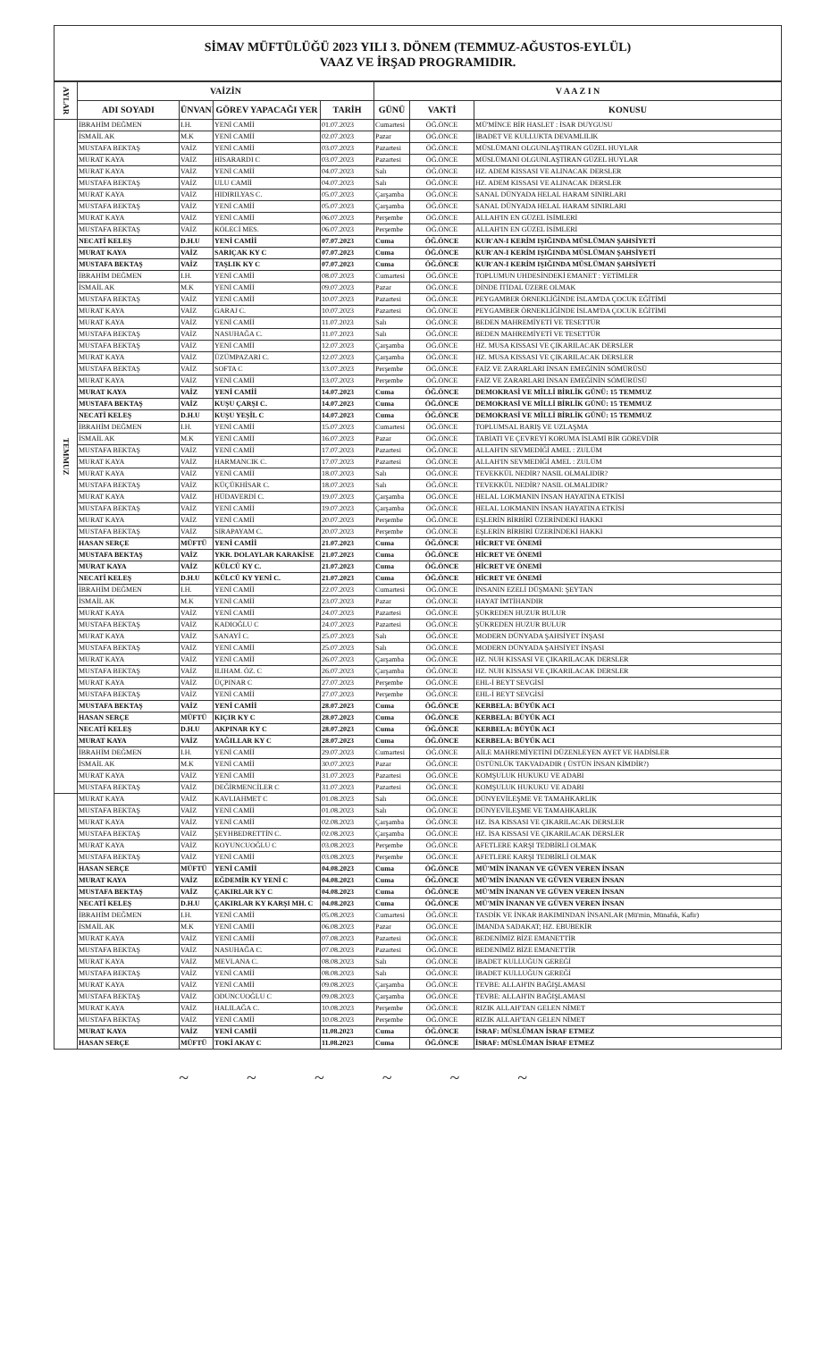SİMAV MÜFTÜLÜĞÜ 2023 YILI 3. DÖNEM (TEMMUZ-AĞUSTOS-EYLÜL)
VAAZ VE İRŞAD PROGRAMIDIR.
| AYLAR | VAİZİN | | | | V A A Z I N | | |
| --- | --- | --- | --- | --- | --- | --- | --- |
| | ADI SOYADI | ÜNVANI | GÖREV YAPACAĞI YER | TARİH | GÜNÜ | VAKTİ | KONUSU |
| TEMMUZ | İBRAHİM DEĞMEN | I.H. | YENİ CAMİİ | 01.07.2023 | Cumartesi | ÖĞ.ÖNCE | MÜ'MİNCE BİR HASLET : İSAR DUYGUSU |
| | İSMAİL AK | M.K | YENİ CAMİİ | 02.07.2023 | Pazar | ÖĞ.ÖNCE | İBADET VE KULLUKTA DEVAMLILIK |
| | MUSTAFA BEKTAŞ | VAİZ | YENİ CAMİİ | 03.07.2023 | Pazartesi | ÖĞ.ÖNCE | MÜSLÜMANI OLGUNLAŞTIRAN GÜZEL HUYLAR |
| | MURAT KAYA | VAİZ | HİSARARDI C | 03.07.2023 | Pazartesi | ÖĞ.ÖNCE | MÜSLÜMANI OLGUNLAŞTIRAN GÜZEL HUYLAR |
| | MURAT KAYA | VAİZ | YENİ CAMİİ | 04.07.2023 | Salı | ÖĞ.ÖNCE | HZ. ADEM KISSASI VE ALINACAK DERSLER |
| | MUSTAFA BEKTAŞ | VAİZ | ULU CAMİİ | 04.07.2023 | Salı | ÖĞ.ÖNCE | HZ. ADEM KISSASI VE ALINACAK DERSLER |
| | MURAT KAYA | VAİZ | HIDIRILYAS C. | 05.07.2023 | Çarşamba | ÖĞ.ÖNCE | SANAL DÜNYADA HELAL HARAM SINIRLARI |
| | MUSTAFA BEKTAŞ | VAİZ | YENİ CAMİİ | 05.07.2023 | Çarşamba | ÖĞ.ÖNCE | SANAL DÜNYADA HELAL HARAM SINIRLARI |
| | MURAT KAYA | VAİZ | YENİ CAMİİ | 06.07.2023 | Perşembe | ÖĞ.ÖNCE | ALLAH'IN EN GÜZEL İSİMLERİ |
| | MUSTAFA BEKTAŞ | VAİZ | KÖLECİ MES. | 06.07.2023 | Perşembe | ÖĞ.ÖNCE | ALLAH'IN EN GÜZEL İSİMLERİ |
| | NECATİ KELEŞ | D.H.U | YENİ CAMİİ | 07.07.2023 | Cuma | ÖĞ.ÖNCE | KUR'AN-I KERİM IŞIĞINDA MÜSLÜMAN ŞAHSİYETİ |
| | MURAT KAYA | VAİZ | SARIÇAK KY C | 07.07.2023 | Cuma | ÖĞ.ÖNCE | KUR'AN-I KERİM IŞIĞINDA MÜSLÜMAN ŞAHSİYETİ |
| | MUSTAFA BEKTAŞ | VAİZ | TAŞLIK KY C | 07.07.2023 | Cuma | ÖĞ.ÖNCE | KUR'AN-I KERİM IŞIĞINDA MÜSLÜMAN ŞAHSİYETİ |
| | İBRAHİM DEĞMEN | I.H. | YENİ CAMİİ | 08.07.2023 | Cumartesi | ÖĞ.ÖNCE | TOPLUMUN UHDESİNDEKİ EMANET : YETİMLER |
| | İSMAİL AK | M.K | YENİ CAMİİ | 09.07.2023 | Pazar | ÖĞ.ÖNCE | DİNDE İTİDAL ÜZERE OLMAK |
| | MUSTAFA BEKTAŞ | VAİZ | YENİ CAMİİ | 10.07.2023 | Pazartesi | ÖĞ.ÖNCE | PEYGAMBER ÖRNEKLİĞİNDE İSLAM'DA ÇOCUK EĞİTİMİ |
| | MURAT KAYA | VAİZ | GARAJ C. | 10.07.2023 | Pazartesi | ÖĞ.ÖNCE | PEYGAMBER ÖRNEKLİĞİNDE İSLAM'DA ÇOCUK EĞİTİMİ |
| | MURAT KAYA | VAİZ | YENİ CAMİİ | 11.07.2023 | Salı | ÖĞ.ÖNCE | BEDEN MAHREMİYETİ VE TESETTÜR |
| | MUSTAFA BEKTAŞ | VAİZ | NASUHAĞA C. | 11.07.2023 | Salı | ÖĞ.ÖNCE | BEDEN MAHREMİYETİ VE TESETTÜR |
| | MUSTAFA BEKTAŞ | VAİZ | YENİ CAMİİ | 12.07.2023 | Çarşamba | ÖĞ.ÖNCE | HZ. MUSA KISSASI VE ÇIKARILACAK DERSLER |
| | MURAT KAYA | VAİZ | ÜZÜMPAZARI C. | 12.07.2023 | Çarşamba | ÖĞ.ÖNCE | HZ. MUSA KISSASI VE ÇIKARILACAK DERSLER |
| | MUSTAFA BEKTAŞ | VAİZ | SOFTA C | 13.07.2023 | Perşembe | ÖĞ.ÖNCE | FAİZ VE ZARARLARI İNSAN EMEĞİNİN SÖMÜRÜSÜ |
| | MURAT KAYA | VAİZ | YENİ CAMİİ | 13.07.2023 | Perşembe | ÖĞ.ÖNCE | FAİZ VE ZARARLARI İNSAN EMEĞİNİN SÖMÜRÜSÜ |
| | MURAT KAYA | VAİZ | YENİ CAMİİ | 14.07.2023 | Cuma | ÖĞ.ÖNCE | DEMOKRASİ VE MİLLİ BİRLİK GÜNÜ: 15 TEMMUZ |
| | MUSTAFA BEKTAŞ | VAİZ | KUŞU ÇARŞI C. | 14.07.2023 | Cuma | ÖĞ.ÖNCE | DEMOKRASİ VE MİLLİ BİRLİK GÜNÜ: 15 TEMMUZ |
| | NECATİ KELEŞ | D.H.U | KUŞU YEŞİL C | 14.07.2023 | Cuma | ÖĞ.ÖNCE | DEMOKRASİ VE MİLLİ BİRLİK GÜNÜ: 15 TEMMUZ |
| | İBRAHİM DEĞMEN | I.H. | YENİ CAMİİ | 15.07.2023 | Cumartesi | ÖĞ.ÖNCE | TOPLUMSAL BARIŞ VE UZLAŞMA |
| | İSMAİL AK | M.K | YENİ CAMİİ | 16.07.2023 | Pazar | ÖĞ.ÖNCE | TABİATI VE ÇEVREYİ KORUMA İSLAMİ BİR GÖREVDİR |
| | MUSTAFA BEKTAŞ | VAİZ | YENİ CAMİİ | 17.07.2023 | Pazartesi | ÖĞ.ÖNCE | ALLAH'IN SEVMEDİĞİ AMEL : ZULÜM |
| | MURAT KAYA | VAİZ | HARMANCIK C. | 17.07.2023 | Pazartesi | ÖĞ.ÖNCE | ALLAH'IN SEVMEDİĞİ AMEL : ZULÜM |
| | MURAT KAYA | VAİZ | YENİ CAMİİ | 18.07.2023 | Salı | ÖĞ.ÖNCE | TEVEKKÜL NEDİR? NASIL OLMALIDIR? |
| | MUSTAFA BEKTAŞ | VAİZ | KÜÇÜKHİSAR C. | 18.07.2023 | Salı | ÖĞ.ÖNCE | TEVEKKÜL NEDİR? NASIL OLMALIDIR? |
| | MURAT KAYA | VAİZ | HÜDAVERDİ C. | 19.07.2023 | Çarşamba | ÖĞ.ÖNCE | HELAL LOKMANIN İNSAN HAYATINA ETKİSİ |
| | MUSTAFA BEKTAŞ | VAİZ | YENİ CAMİİ | 19.07.2023 | Çarşamba | ÖĞ.ÖNCE | HELAL LOKMANIN İNSAN HAYATINA ETKİSİ |
| | MURAT KAYA | VAİZ | YENİ CAMİİ | 20.07.2023 | Perşembe | ÖĞ.ÖNCE | EŞLERİN BİRBİRİ ÜZERİNDEKİ HAKKI |
| | MUSTAFA BEKTAŞ | VAİZ | SIRAPAYAM C. | 20.07.2023 | Perşembe | ÖĞ.ÖNCE | EŞLERİN BİRBİRİ ÜZERİNDEKİ HAKKI |
| | HASAN SERÇE | MÜFTÜ | YENİ CAMİİ | 21.07.2023 | Cuma | ÖĞ.ÖNCE | HİCRET VE ÖNEMİ |
| | MUSTAFA BEKTAŞ | VAİZ | YKR. DOLAYLAR KARAKİSE | 21.07.2023 | Cuma | ÖĞ.ÖNCE | HİCRET VE ÖNEMİ |
| | MURAT KAYA | VAİZ | KÜLCÜ KY C. | 21.07.2023 | Cuma | ÖĞ.ÖNCE | HİCRET VE ÖNEMİ |
| | NECATİ KELEŞ | D.H.U | KÜLCÜ KY YENİ C. | 21.07.2023 | Cuma | ÖĞ.ÖNCE | HİCRET VE ÖNEMİ |
| | İBRAHİM DEĞMEN | I.H. | YENİ CAMİİ | 22.07.2023 | Cumartesi | ÖĞ.ÖNCE | İNSANIN EZELİ DÜŞMANI: ŞEYTAN |
| | İSMAİL AK | M.K | YENİ CAMİİ | 23.07.2023 | Pazar | ÖĞ.ÖNCE | HAYAT İMTİHANDIR |
| | MURAT KAYA | VAİZ | YENİ CAMİİ | 24.07.2023 | Pazartesi | ÖĞ.ÖNCE | ŞÜKREDEN HUZUR BULUR |
| | MUSTAFA BEKTAŞ | VAİZ | KADIOĞLU C | 24.07.2023 | Pazartesi | ÖĞ.ÖNCE | ŞÜKREDEN HUZUR BULUR |
| | MURAT KAYA | VAİZ | SANAYİ C. | 25.07.2023 | Salı | ÖĞ.ÖNCE | MODERN DÜNYADA ŞAHSİYET İNŞASI |
| | MUSTAFA BEKTAŞ | VAİZ | YENİ CAMİİ | 25.07.2023 | Salı | ÖĞ.ÖNCE | MODERN DÜNYADA ŞAHSİYET İNŞASI |
| | MURAT KAYA | VAİZ | YENİ CAMİİ | 26.07.2023 | Çarşamba | ÖĞ.ÖNCE | HZ. NUH KISSASI VE ÇIKARILACAK DERSLER |
| | MUSTAFA BEKTAŞ | VAİZ | ILIHAM. ÖZ. C | 26.07.2023 | Çarşamba | ÖĞ.ÖNCE | HZ. NUH KISSASI VE ÇIKARILACAK DERSLER |
| | MURAT KAYA | VAİZ | ÜÇPINAR C | 27.07.2023 | Perşembe | ÖĞ.ÖNCE | EHL-İ BEYT SEVGİSİ |
| | MUSTAFA BEKTAŞ | VAİZ | YENİ CAMİİ | 27.07.2023 | Perşembe | ÖĞ.ÖNCE | EHL-İ BEYT SEVGİSİ |
| | MUSTAFA BEKTAŞ | VAİZ | YENİ CAMİİ | 28.07.2023 | Cuma | ÖĞ.ÖNCE | KERBELA: BÜYÜK ACI |
| | HASAN SERÇE | MÜFTÜ | KIÇIR KY C | 28.07.2023 | Cuma | ÖĞ.ÖNCE | KERBELA: BÜYÜK ACI |
| | NECATİ KELEŞ | D.H.U | AKPINAR KY C | 28.07.2023 | Cuma | ÖĞ.ÖNCE | KERBELA: BÜYÜK ACI |
| | MURAT KAYA | VAİZ | YAĞILLAR KY C | 28.07.2023 | Cuma | ÖĞ.ÖNCE | KERBELA: BÜYÜK ACI |
| | İBRAHİM DEĞMEN | I.H. | YENİ CAMİİ | 29.07.2023 | Cumartesi | ÖĞ.ÖNCE | AİLE MAHREMİYETİNİ DÜZENLEYEN AYET VE HADİSLER |
| | İSMAİL AK | M.K | YENİ CAMİİ | 30.07.2023 | Pazar | ÖĞ.ÖNCE | ÜSTÜNLÜK TAKVADADIR ( ÜSTÜN İNSAN KİMDİR?) |
| | MURAT KAYA | VAİZ | YENİ CAMİİ | 31.07.2023 | Pazartesi | ÖĞ.ÖNCE | KOMŞULUK HUKUKU VE ADABI |
| | MUSTAFA BEKTAŞ | VAİZ | DEĞİRMENCİLER C | 31.07.2023 | Pazartesi | ÖĞ.ÖNCE | KOMŞULUK HUKUKU VE ADABI |
| | MURAT KAYA | VAİZ | KAVLIAHMET C | 01.08.2023 | Salı | ÖĞ.ÖNCE | DÜNYEVİLEŞME VE TAMAHKARLIK |
| | MUSTAFA BEKTAŞ | VAİZ | YENİ CAMİİ | 01.08.2023 | Salı | ÖĞ.ÖNCE | DÜNYEVİLEŞME VE TAMAHKARLIK |
| | MURAT KAYA | VAİZ | YENİ CAMİİ | 02.08.2023 | Çarşamba | ÖĞ.ÖNCE | HZ. İSA KISSASI VE ÇIKARILACAK DERSLER |
| | MUSTAFA BEKTAŞ | VAİZ | ŞEYHBEDRETTİN C. | 02.08.2023 | Çarşamba | ÖĞ.ÖNCE | HZ. İSA KISSASI VE ÇIKARILACAK DERSLER |
| | MURAT KAYA | VAİZ | KOYUNCUOĞLU C | 03.08.2023 | Perşembe | ÖĞ.ÖNCE | AFETLERE KARŞI TEDBİRLİ OLMAK |
| | MUSTAFA BEKTAŞ | VAİZ | YENİ CAMİİ | 03.08.2023 | Perşembe | ÖĞ.ÖNCE | AFETLERE KARŞI TEDBİRLİ OLMAK |
| | HASAN SERÇE | MÜFTÜ | YENİ CAMİİ | 04.08.2023 | Cuma | ÖĞ.ÖNCE | MÜ'MİN İNANAN VE GÜVEN VEREN İNSAN |
| | MURAT KAYA | VAİZ | EĞDEMİR KY YENİ C | 04.08.2023 | Cuma | ÖĞ.ÖNCE | MÜ'MİN İNANAN VE GÜVEN VEREN İNSAN |
| | MUSTAFA BEKTAŞ | VAİZ | ÇAKIRLAR KY C | 04.08.2023 | Cuma | ÖĞ.ÖNCE | MÜ'MİN İNANAN VE GÜVEN VEREN İNSAN |
| | NECATİ KELEŞ | D.H.U | ÇAKIRLAR KY KARŞI MH. C | 04.08.2023 | Cuma | ÖĞ.ÖNCE | MÜ'MİN İNANAN VE GÜVEN VEREN İNSAN |
| | İBRAHİM DEĞMEN | I.H. | YENİ CAMİİ | 05.08.2023 | Cumartesi | ÖĞ.ÖNCE | TASDİK VE İNKAR BAKIMINDAN İNSANLAR (Mü'min, Münafık, Kafir) |
| | İSMAİL AK | M.K | YENİ CAMİİ | 06.08.2023 | Pazar | ÖĞ.ÖNCE | İMANDA SADAKAT; HZ. EBUBEKİR |
| | MURAT KAYA | VAİZ | YENİ CAMİİ | 07.08.2023 | Pazartesi | ÖĞ.ÖNCE | BEDENİMİZ BİZE EMANETTİR |
| | MUSTAFA BEKTAŞ | VAİZ | NASUHAĞA C. | 07.08.2023 | Pazartesi | ÖĞ.ÖNCE | BEDENİMİZ BİZE EMANETTİR |
| | MURAT KAYA | VAİZ | MEVLANA C. | 08.08.2023 | Salı | ÖĞ.ÖNCE | İBADET KULLUĞUN GEREĞİ |
| | MUSTAFA BEKTAŞ | VAİZ | YENİ CAMİİ | 08.08.2023 | Salı | ÖĞ.ÖNCE | İBADET KULLUĞUN GEREĞİ |
| | MURAT KAYA | VAİZ | YENİ CAMİİ | 09.08.2023 | Çarşamba | ÖĞ.ÖNCE | TEVBE: ALLAH'IN BAĞIŞLAMASI |
| | MUSTAFA BEKTAŞ | VAİZ | ODUNCUOĞLU C | 09.08.2023 | Çarşamba | ÖĞ.ÖNCE | TEVBE: ALLAH'IN BAĞIŞLAMASI |
| | MURAT KAYA | VAİZ | HALILAĞA C. | 10.08.2023 | Perşembe | ÖĞ.ÖNCE | RIZIK ALLAH'TAN GELEN NİMET |
| | MUSTAFA BEKTAŞ | VAİZ | YENİ CAMİİ | 10.08.2023 | Perşembe | ÖĞ.ÖNCE | RIZIK ALLAH'TAN GELEN NİMET |
| | MURAT KAYA | VAİZ | YENİ CAMİİ | 11.08.2023 | Cuma | ÖĞ.ÖNCE | İSRAF: MÜSLÜMAN İSRAF ETMEZ |
| | HASAN SERÇE | MÜFTÜ | TOKİ AKAY C | 11.08.2023 | Cuma | ÖĞ.ÖNCE | İSRAF: MÜSLÜMAN İSRAF ETMEZ |
~ ~ ~ ~ ~ ~